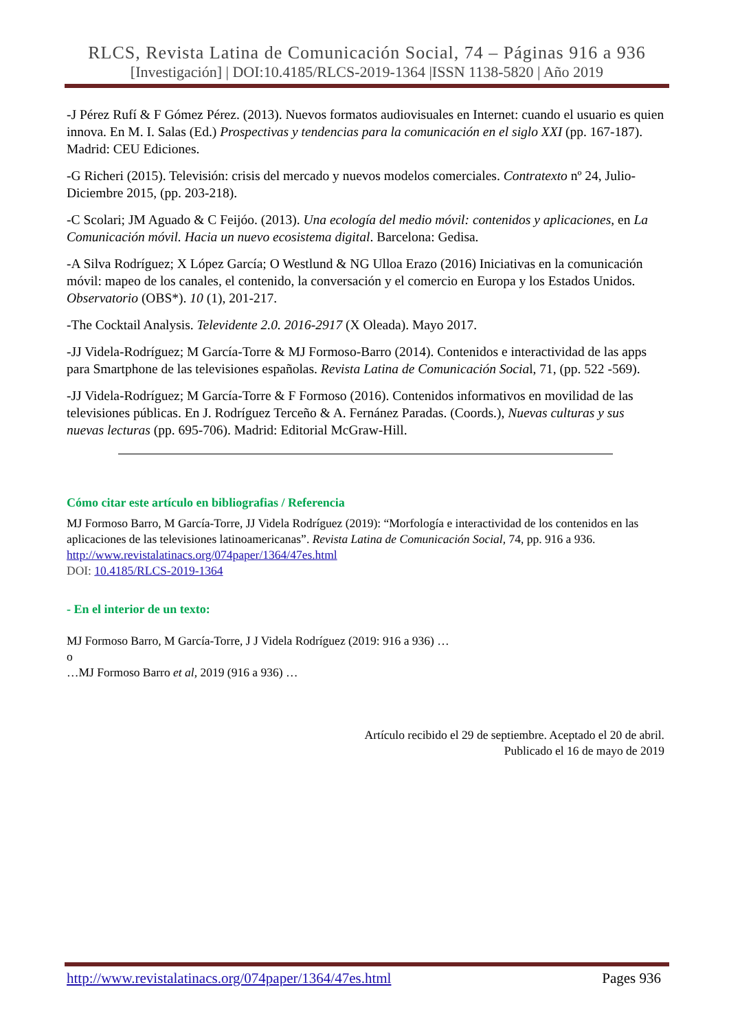RLCS, Revista Latina de Comunicación Social, 74 – Páginas 916 a 936
[Investigación] | DOI:10.4185/RLCS-2019-1364 |ISSN 1138-5820 | Año 2019
-J Pérez Rufí & F Gómez Pérez. (2013). Nuevos formatos audiovisuales en Internet: cuando el usuario es quien innova. En M. I. Salas (Ed.) Prospectivas y tendencias para la comunicación en el siglo XXI (pp. 167-187). Madrid: CEU Ediciones.
-G Richeri (2015). Televisión: crisis del mercado y nuevos modelos comerciales. Contratexto nº 24, Julio-Diciembre 2015, (pp. 203-218).
-C Scolari; JM Aguado & C Feijóo. (2013). Una ecología del medio móvil: contenidos y aplicaciones, en La Comunicación móvil. Hacia un nuevo ecosistema digital. Barcelona: Gedisa.
-A Silva Rodríguez; X López García; O Westlund & NG Ulloa Erazo (2016) Iniciativas en la comunicación móvil: mapeo de los canales, el contenido, la conversación y el comercio en Europa y los Estados Unidos. Observatorio (OBS*). 10 (1), 201-217.
-The Cocktail Analysis. Televidente 2.0. 2016-2917 (X Oleada). Mayo 2017.
-JJ Videla-Rodríguez; M García-Torre & MJ Formoso-Barro (2014). Contenidos e interactividad de las apps para Smartphone de las televisiones españolas. Revista Latina de Comunicación Social, 71, (pp. 522 -569).
-JJ Videla-Rodríguez; M García-Torre & F Formoso (2016). Contenidos informativos en movilidad de las televisiones públicas. En J. Rodríguez Terceño & A. Fernánez Paradas. (Coords.), Nuevas culturas y sus nuevas lecturas (pp. 695-706). Madrid: Editorial McGraw-Hill.
Cómo citar este artículo en bibliografias / Referencia
MJ Formoso Barro, M García-Torre, JJ Videla Rodríguez (2019): “Morfología e interactividad de los contenidos en las aplicaciones de las televisiones latinoamericanas”. Revista Latina de Comunicación Social, 74, pp. 916 a 936.
http://www.revistalatinacs.org/074paper/1364/47es.html
DOI: 10.4185/RLCS-2019-1364
- En el interior de un texto:
MJ Formoso Barro, M García-Torre, J J Videla Rodríguez (2019: 916 a 936) …
o
…MJ Formoso Barro et al, 2019 (916 a 936) …
Artículo recibido el 29 de septiembre. Aceptado el 20 de abril.
Publicado el 16 de mayo de 2019
http://www.revistalatinacs.org/074paper/1364/47es.html Pages 936